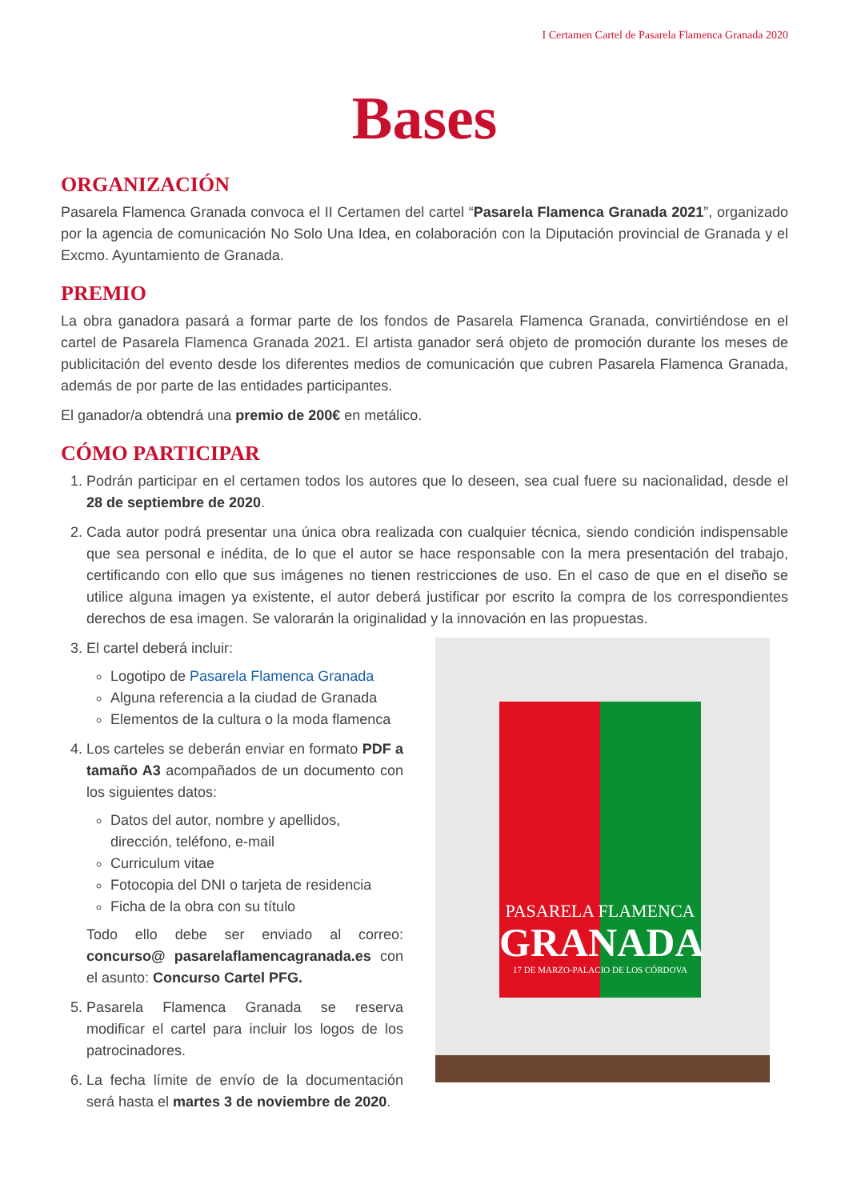I Certamen Cartel de Pasarela Flamenca Granada 2020
Bases
ORGANIZACIÓN
Pasarela Flamenca Granada convoca el II Certamen del cartel “Pasarela Flamenca Granada 2021”, organizado por la agencia de comunicación No Solo Una Idea, en colaboración con la Diputación provincial de Granada y el Excmo. Ayuntamiento de Granada.
PREMIO
La obra ganadora pasará a formar parte de los fondos de Pasarela Flamenca Granada, convirtiéndose en el cartel de Pasarela Flamenca Granada 2021. El artista ganador será objeto de promoción durante los meses de publicitación del evento desde los diferentes medios de comunicación que cubren Pasarela Flamenca Granada, además de por parte de las entidades participantes.
El ganador/a obtendrá una premio de 200€ en metálico.
CÓMO PARTICIPAR
1. Podrán participar en el certamen todos los autores que lo deseen, sea cual fuere su nacionalidad, desde el 28 de septiembre de 2020.
2. Cada autor podrá presentar una única obra realizada con cualquier técnica, siendo condición indispensable que sea personal e inédita, de lo que el autor se hace responsable con la mera presentación del trabajo, certificando con ello que sus imágenes no tienen restricciones de uso. En el caso de que en el diseño se utilice alguna imagen ya existente, el autor deberá justificar por escrito la compra de los correspondientes derechos de esa imagen. Se valorarán la originalidad y la innovación en las propuestas.
3. El cartel deberá incluir:
Logotipo de Pasarela Flamenca Granada
Alguna referencia a la ciudad de Granada
Elementos de la cultura o la moda flamenca
4. Los carteles se deberán enviar en formato PDF a tamaño A3 acompañados de un documento con los siguientes datos:
Datos del autor, nombre y apellidos, dirección, teléfono, e-mail
Curriculum vitae
Fotocopia del DNI o tarjeta de residencia
Ficha de la obra con su título
Todo ello debe ser enviado al correo: concurso@ pasarelaflamencagranada.es con el asunto: Concurso Cartel PFG.
5. Pasarela Flamenca Granada se reserva modificar el cartel para incluir los logos de los patrocinadores.
6. La fecha límite de envío de la documentación será hasta el martes 3 de noviembre de 2020.
PASARELA FLAMENCA
GRANADA
17 DE MARZO-PALACIO DE LOS CÓRDOVA